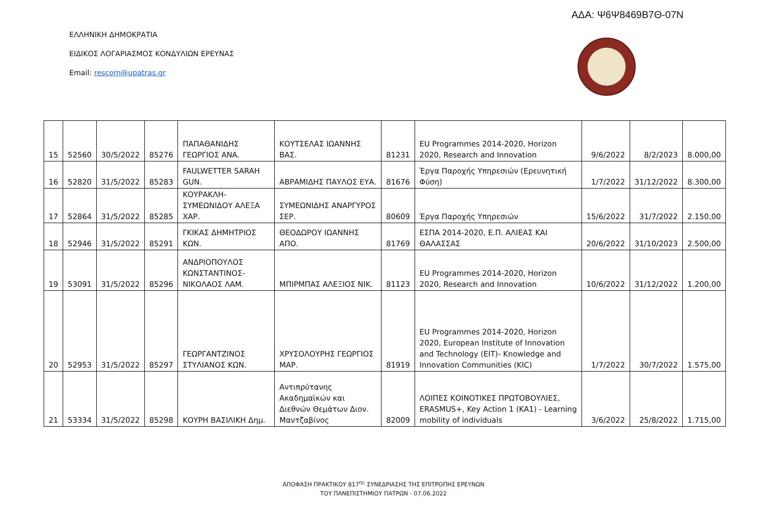ΑΔΑ: Ψ6Ψ8469Β7Θ-07Ν
ΕΛΛΗΝΙΚΗ ΔΗΜΟΚΡΑΤΙΑ
ΕΙΔΙΚΟΣ ΛΟΓΑΡΙΑΣΜΟΣ ΚΟΝΔΥΛΙΩΝ ΕΡΕΥΝΑΣ
Email: rescom@upatras.gr
| 15 | 52560 | 30/5/2022 | 85276 | ΠΑΠΑΘΑΝΙΔΗΣ ΓΕΩΡΓΙΟΣ ΑΝΑ. | ΚΟΥΤΣΕΛΑΣ ΙΩΑΝΝΗΣ ΒΑΣ. | 81231 | EU Programmes 2014-2020, Horizon 2020, Research and Innovation | 9/6/2022 | 8/2/2023 | 8.000,00 |
| 16 | 52820 | 31/5/2022 | 85283 | FAULWETTER SARAH GUN. | ΑΒΡΑΜΙΔΗΣ ΠΑΥΛΟΣ ΕΥΑ. | 81676 | Έργα Παροχής Υπηρεσιών (Ερευνητική Φύση) | 1/7/2022 | 31/12/2022 | 8.300,00 |
| 17 | 52864 | 31/5/2022 | 85285 | ΚΟΥΡΑΚΛΗ-ΣΥΜΕΩΝΙΔΟΥ ΑΛΕΞΑ ΧΑΡ. | ΣΥΜΕΩΝΙΔΗΣ ΑΝΑΡΓΥΡΟΣ ΣΕΡ. | 80609 | Έργα Παροχής Υπηρεσιών | 15/6/2022 | 31/7/2022 | 2.150,00 |
| 18 | 52946 | 31/5/2022 | 85291 | ΓΚΙΚΑΣ ΔΗΜΗΤΡΙΟΣ ΚΩΝ. | ΘΕΟΔΩΡΟΥ ΙΩΑΝΝΗΣ ΑΠΟ. | 81769 | ΕΣΠΑ 2014-2020, Ε.Π. ΑΛΙΕΑΣ ΚΑΙ ΘΑΛΑΣΣΑΣ | 20/6/2022 | 31/10/2023 | 2.500,00 |
| 19 | 53091 | 31/5/2022 | 85296 | ΑΝΔΡΙΟΠΟΥΛΟΣ ΚΩΝΣΤΑΝΤΙΝΟΣ-ΝΙΚΟΛΑΟΣ ΛΑΜ. | ΜΠΙΡΜΠΑΣ ΑΛΕΞΙΟΣ ΝΙΚ. | 81123 | EU Programmes 2014-2020, Horizon 2020, Research and Innovation | 10/6/2022 | 31/12/2022 | 1.200,00 |
| 20 | 52953 | 31/5/2022 | 85297 | ΓΕΩΡΓΑΝΤΖΙΝΟΣ ΣΤΥΛΙΑΝΟΣ ΚΩΝ. | ΧΡΥΣΟΛΟΥΡΗΣ ΓΕΩΡΓΙΟΣ ΜΑΡ. | 81919 | EU Programmes 2014-2020, Horizon 2020, European Institute of Innovation and Technology (EIT)- Knowledge and Innovation Communities (KIC) | 1/7/2022 | 30/7/2022 | 1.575,00 |
| 21 | 53334 | 31/5/2022 | 85298 | ΚΟΥΡΗ ΒΑΣΙΛΙΚΗ Δημ. | Αντιπρύτανης Ακαδημαϊκών και Διεθνών Θεμάτων Διον. Μαντζαβίνος | 82009 | ΛΟΙΠΕΣ ΚΟΙΝΟΤΙΚΕΣ ΠΡΩΤΟΒΟΥΛΙΕΣ, ERASMUS+, Key Action 1 (KA1) - Learning mobility of individuals | 3/6/2022 | 25/8/2022 | 1.715,00 |
ΑΠΟΦΑΣΗ ΠΡΑΚΤΙΚΟΥ 817<sup>ης</sup> ΣΥΝΕΔΡΙΑΣΗΣ ΤΗΣ ΕΠΙΤΡΟΠΗΣ ΕΡΕΥΝΩΝ
ΤΟΥ ΠΑΝΕΠΙΣΤΗΜΙΟΥ ΠΑΤΡΩΝ - 07.06.2022